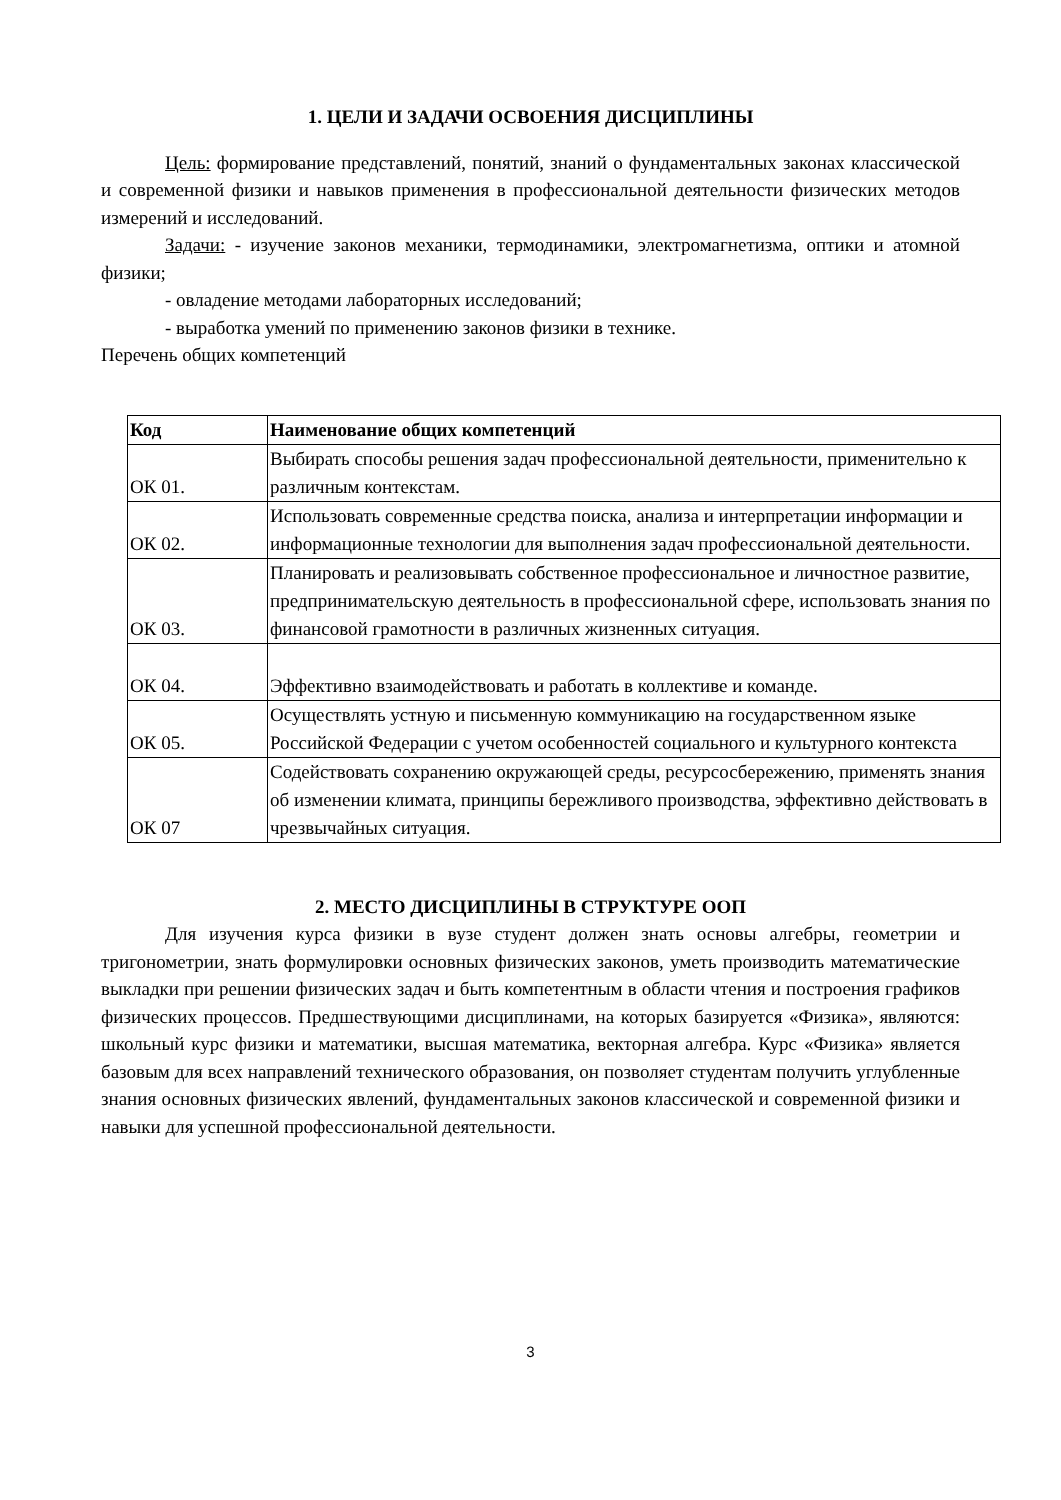1. ЦЕЛИ И ЗАДАЧИ ОСВОЕНИЯ ДИСЦИПЛИНЫ
Цель: формирование представлений, понятий, знаний о фундаментальных законах классической и современной физики и навыков применения в профессиональной деятельности физических методов измерений и исследований.
Задачи: - изучение законов механики, термодинамики, электромагнетизма, оптики и атомной физики;
- овладение методами лабораторных исследований;
- выработка умений по применению законов физики в технике.
Перечень общих компетенций
| Код | Наименование общих компетенций |
| --- | --- |
| ОК 01. | Выбирать способы решения задач профессиональной деятельности, применительно к различным контекстам. |
| ОК 02. | Использовать современные средства поиска, анализа и интерпретации информации и информационные технологии для выполнения задач профессиональной деятельности. |
| ОК 03. | Планировать и реализовывать собственное профессиональное и личностное развитие, предпринимательскую деятельность в профессиональной сфере, использовать знания по финансовой грамотности в различных жизненных ситуация. |
| ОК 04. | Эффективно взаимодействовать и работать в коллективе и команде. |
| ОК 05. | Осуществлять устную и письменную коммуникацию на государственном языке Российской Федерации с учетом особенностей социального и культурного контекста |
| ОК 07 | Содействовать сохранению окружающей среды, ресурсосбережению, применять знания об изменении климата, принципы бережливого производства, эффективно действовать в чрезвычайных ситуация. |
2. МЕСТО ДИСЦИПЛИНЫ В СТРУКТУРЕ ООП
Для изучения курса физики в вузе студент должен знать основы алгебры, геометрии и тригонометрии, знать формулировки основных физических законов, уметь производить математические выкладки при решении физических задач и быть компетентным в области чтения и построения графиков физических процессов. Предшествующими дисциплинами, на которых базируется «Физика», являются: школьный курс физики и математики, высшая математика, векторная алгебра. Курс «Физика» является базовым для всех направлений технического образования, он позволяет студентам получить углубленные знания основных физических явлений, фундаментальных законов классической и современной физики и навыки для успешной профессиональной деятельности.
3